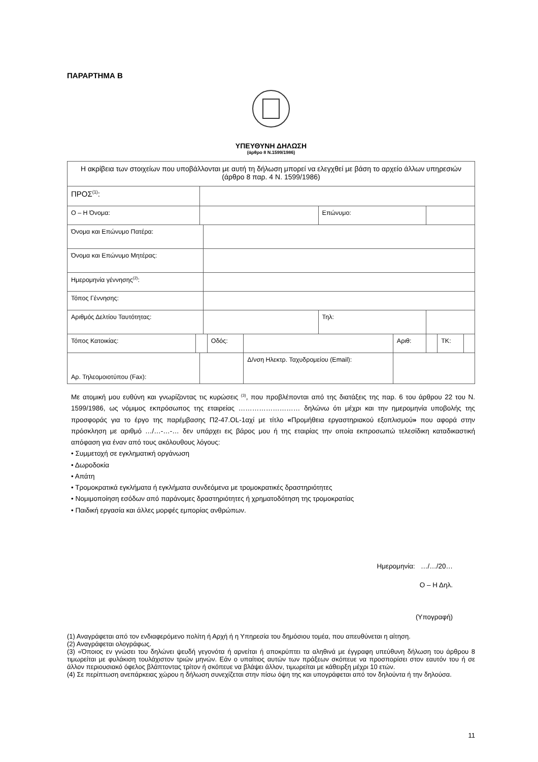ΠΑΡΑΡΤΗΜΑ Β
ΥΠΕΥΘΥΝΗ ΔΗΛΩΣΗ
(άρθρο 8 Ν.1599/1986)
| Η ακρίβεια των στοιχείων που υποβάλλονται με αυτή τη δήλωση μπορεί να ελεγχθεί με βάση το αρχείο άλλων υπηρεσιών (άρθρο 8 παρ. 4 Ν. 1599/1986) | | | | | | | | | | | |
| ΠΡΟΣ<sup>(1)</sup>: | | | | | | | | | | | |
| Ο – Η Όνομα: | | | | | | | Επώνυμο: | | | | |
| Όνομα και Επώνυμο Πατέρα: | | | | | | | | | | | |
| Όνομα και Επώνυμο Μητέρας: | | | | | | | | | | | |
| Ημερομηνία γέννησης<sup>(2)</sup>: | | | | | | | | | | | |
| Τόπος Γέννησης: | | | | | | | | | | | |
| Αριθμός Δελτίου Ταυτότητας: | | | | | | | Τηλ: | | | | |
| Τόπος Κατοικίας: | | | | Οδός: | | | | Αριθ: | | ΤΚ: | |
| Αρ. Τηλεομοιοτύπου (Fax): | | | | | | Δ/νση Ηλεκτρ. Ταχυδρομείου (Email): | | | | | |
Με ατομική μου ευθύνη και γνωρίζοντας τις κυρώσεις <sup>(3)</sup>, που προβλέπονται από της διατάξεις της παρ. 6 του άρθρου 22 του Ν. 1599/1986, ως νόμιμος εκπρόσωπος της εταιρείας ……………………… δηλώνω ότι μέχρι και την ημερομηνία υποβολής της προσφοράς για το έργο της παρέμβασης Π2-47.OL-1αχί με τίτλο «Προμήθεια εργαστηριακού εξοπλισμού» που αφορά στην πρόσκληση με αριθμό …/…-…-… δεν υπάρχει εις βάρος μου ή της εταιρίας την οποία εκπροσωπώ τελεσίδικη καταδικαστική απόφαση για έναν από τους ακόλουθους λόγους:
• Συμμετοχή σε εγκληματική οργάνωση
• Δωροδοκία
• Απάτη
• Τρομοκρατικά εγκλήματα ή εγκλήματα συνδεόμενα με τρομοκρατικές δραστηριότητες
• Νομιμοποίηση εσόδων από παράνομες δραστηριότητες ή χρηματοδότηση της τρομοκρατίας
• Παιδική εργασία και άλλες μορφές εμπορίας ανθρώπων.
Ημερομηνία: …/…/20…
Ο – Η Δηλ.
(Υπογραφή)
(1) Αναγράφεται από τον ενδιαφερόμενο πολίτη ή Αρχή ή η Υπηρεσία του δημόσιου τομέα, που απευθύνεται η αίτηση.
(2) Αναγράφεται ολογράφως.
(3) «Όποιος εν γνώσει του δηλώνει ψευδή γεγονότα ή αρνείται ή αποκρύπτει τα αληθινά με έγγραφη υπεύθυνη δήλωση του άρθρου 8 τιμωρείται με φυλάκιση τουλάχιστον τριών μηνών. Εάν ο υπαίτιος αυτών των πράξεων σκόπευε να προσπορίσει στον εαυτόν του ή σε άλλον περιουσιακό όφελος βλάπτοντας τρίτον ή σκόπευε να βλάψει άλλον, τιμωρείται με κάθειρξη μέχρι 10 ετών.
(4) Σε περίπτωση ανεπάρκειας χώρου η δήλωση συνεχίζεται στην πίσω όψη της και υπογράφεται από τον δηλούντα ή την δηλούσα.
11